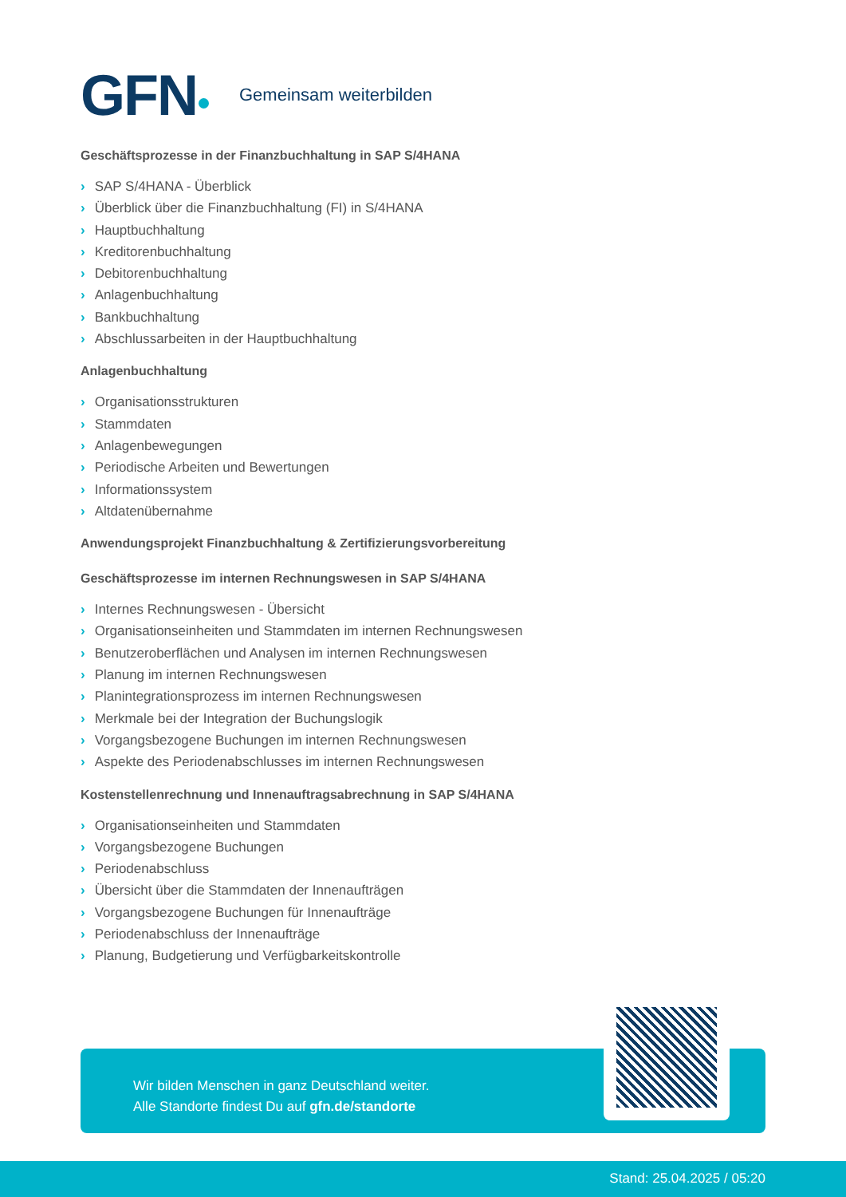GFN Gemeinsam weiterbilden
Geschäftsprozesse in der Finanzbuchhaltung in SAP S/4HANA
› SAP S/4HANA - Überblick
› Überblick über die Finanzbuchhaltung (FI) in S/4HANA
› Hauptbuchhaltung
› Kreditorenbuchhaltung
› Debitorenbuchhaltung
› Anlagenbuchhaltung
› Bankbuchhaltung
› Abschlussarbeiten in der Hauptbuchhaltung
Anlagenbuchhaltung
› Organisationsstrukturen
› Stammdaten
› Anlagenbewegungen
› Periodische Arbeiten und Bewertungen
› Informationssystem
› Altdatenübernahme
Anwendungsprojekt Finanzbuchhaltung & Zertifizierungsvorbereitung
Geschäftsprozesse im internen Rechnungswesen in SAP S/4HANA
› Internes Rechnungswesen - Übersicht
› Organisationseinheiten und Stammdaten im internen Rechnungswesen
› Benutzeroberflächen und Analysen im internen Rechnungswesen
› Planung im internen Rechnungswesen
› Planintegrationsprozess im internen Rechnungswesen
› Merkmale bei der Integration der Buchungslogik
› Vorgangsbezogene Buchungen im internen Rechnungswesen
› Aspekte des Periodenabschlusses im internen Rechnungswesen
Kostenstellenrechnung und Innenauftragsabrechnung in SAP S/4HANA
› Organisationseinheiten und Stammdaten
› Vorgangsbezogene Buchungen
› Periodenabschluss
› Übersicht über die Stammdaten der Innenaufträgen
› Vorgangsbezogene Buchungen für Innenaufträge
› Periodenabschluss der Innenaufträge
› Planung, Budgetierung und Verfügbarkeitskontrolle
Wir bilden Menschen in ganz Deutschland weiter.
Alle Standorte findest Du auf gfn.de/standorte
Stand: 25.04.2025 / 05:20